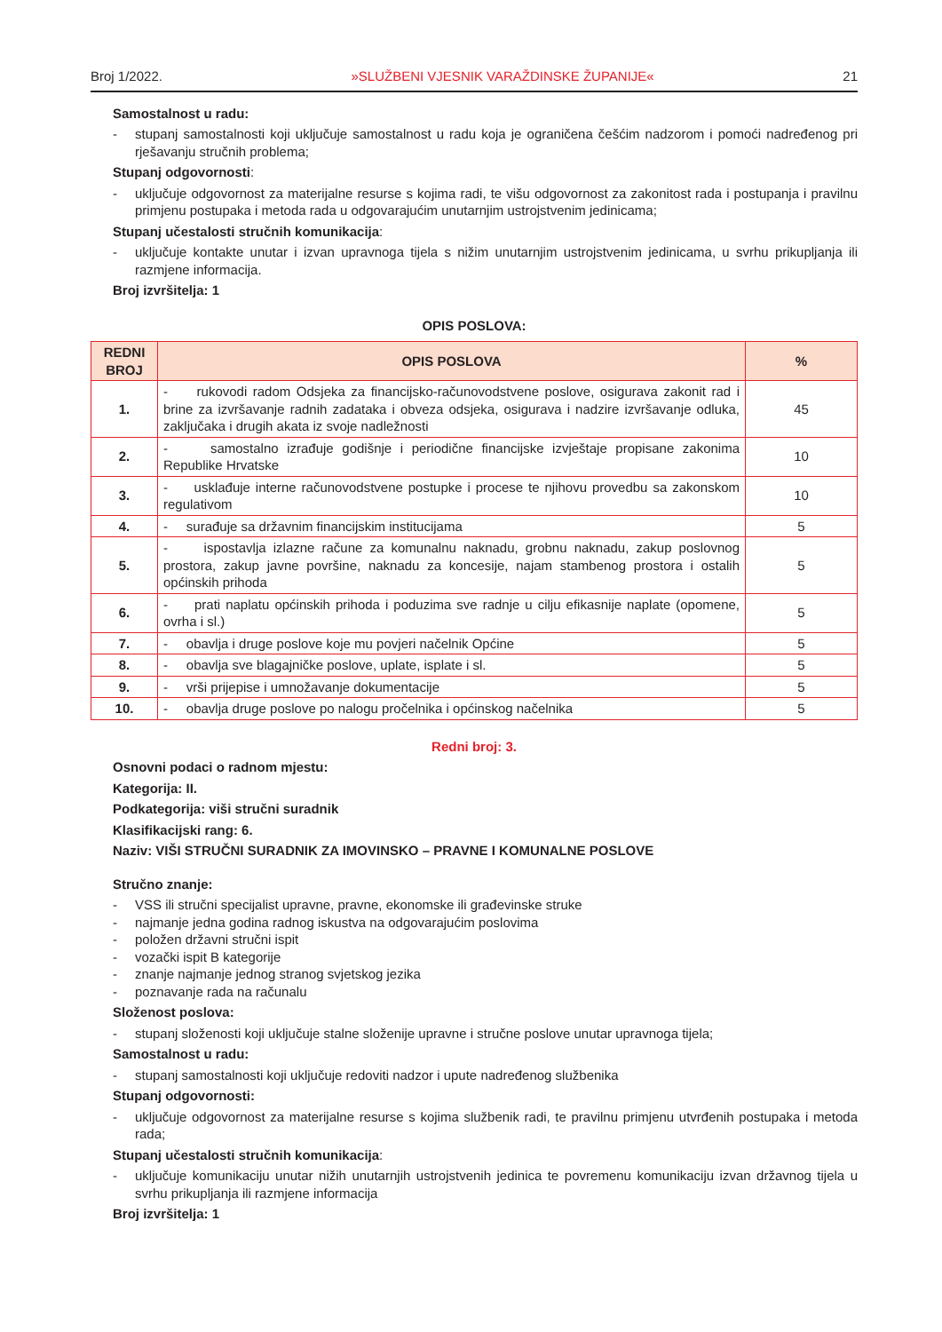Broj 1/2022. »SLUŽBENI VJESNIK VARAŽDINSKE ŽUPANIJE« 21
Samostalnost u radu:
- stupanj samostalnosti koji uključuje samostalnost u radu koja je ograničena češćim nadzorom i pomoći nadređenog pri rješavanju stručnih problema;
Stupanj odgovornosti:
- uključuje odgovornost za materijalne resurse s kojima radi, te višu odgovornost za zakonitost rada i postupanja i pravilnu primjenu postupaka i metoda rada u odgovarajućim unutarnjim ustrojstvenim jedinicama;
Stupanj učestalosti stručnih komunikacija:
- uključuje kontakte unutar i izvan upravnoga tijela s nižim unutarnjim ustrojstvenim jedinicama, u svrhu prikupljanja ili razmjene informacija.
Broj izvršitelja: 1
OPIS POSLOVA:
| REDNI BROJ | OPIS POSLOVA | % |
| --- | --- | --- |
| 1. | - rukovodi radom Odsjeka za financijsko-računovodstvene poslove, osigurava zakonit rad i brine za izvršavanje radnih zadataka i obveza odsjeka, osigurava i nadzire izvršavanje odluka, zaključaka i drugih akata iz svoje nadležnosti | 45 |
| 2. | - samostalno izrađuje godišnje i periodične financijske izvještaje propisane zakonima Republike Hrvatske | 10 |
| 3. | - usklađuje interne računovodstvene postupke i procese te njihovu provedbu sa zakonskom regulativom | 10 |
| 4. | - surađuje sa državnim financijskim institucijama | 5 |
| 5. | - ispostavlja izlazne račune za komunalnu naknadu, grobnu naknadu, zakup poslovnog prostora, zakup javne površine, naknadu za koncesije, najam stambenog prostora i ostalih općinskih prihoda | 5 |
| 6. | - prati naplatu općinskih prihoda i poduzima sve radnje u cilju efikasnije naplate (opomene, ovrha i sl.) | 5 |
| 7. | - obavlja i druge poslove koje mu povjeri načelnik Općine | 5 |
| 8. | - obavlja sve blagajničke poslove, uplate, isplate i sl. | 5 |
| 9. | - vrši prijepise i umnožavanje dokumentacije | 5 |
| 10. | - obavlja druge poslove po nalogu pročelnika i općinskog načelnika | 5 |
Redni broj: 3.
Osnovni podaci o radnom mjestu:
Kategorija: II.
Podkategorija: viši stručni suradnik
Klasifikacijski rang: 6.
Naziv: VIŠI STRUČNI SURADNIK ZA IMOVINSKO – PRAVNE I KOMUNALNE POSLOVE
Stručno znanje:
- VSS ili stručni specijalist upravne, pravne, ekonomske ili građevinske struke
- najmanje jedna godina radnog iskustva na odgovarajućim poslovima
- položen državni stručni ispit
- vozački ispit B kategorije
- znanje najmanje jednog stranog svjetskog jezika
- poznavanje rada na računalu
Složenost poslova:
- stupanj složenosti koji uključuje stalne složenije upravne i stručne poslove unutar upravnoga tijela;
Samostalnost u radu:
- stupanj samostalnosti koji uključuje redoviti nadzor i upute nadređenog službenika
Stupanj odgovornosti:
- uključuje odgovornost za materijalne resurse s kojima službenik radi, te pravilnu primjenu utvrđenih postupaka i metoda rada;
Stupanj učestalosti stručnih komunikacija:
- uključuje komunikaciju unutar nižih unutarnjih ustrojstvenih jedinica te povremenu komunikaciju izvan državnog tijela u svrhu prikupljanja ili razmjene informacija
Broj izvršitelja: 1